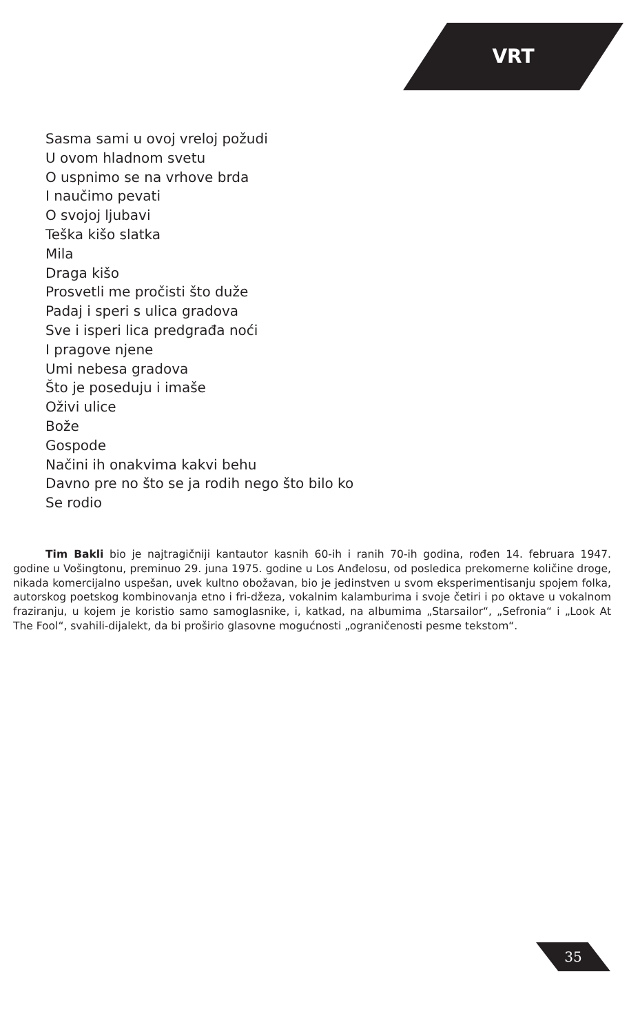VRT
Sasma sami u ovoj vreloj požudi
U ovom hladnom svetu
O uspnimo se na vrhove brda
I naučimo pevati
O svojoj ljubavi
Teška kišo slatka
Mila
Draga kišo
Prosvetli me pročisti što duže
Padaj i speri s ulica gradova
Sve i isperi lica predgrađa noći
I pragove njene
Umi nebesa gradova
Što je poseduju i imaše
Oživi ulice
Bože
Gospode
Načini ih onakvima kakvi behu
Davno pre no što se ja rodih nego što bilo ko
Se rodio
Tim Bakli bio je najtragičniji kantautor kasnih 60-ih i ranih 70-ih godina, rođen 14. februara 1947. godine u Vošingtonu, preminuo 29. juna 1975. godine u Los Anđelosu, od posledica prekomerne količine droge, nikada komercijalno uspešan, uvek kultno obožavan, bio je jedinstven u svom eksperimentisanju spojem folka, autorskog poetskog kombinovanja etno i fri-džeza, vokalnim kalamburima i svoje četiri i po oktave u vokalnom fraziranju, u kojem je koristio samo samoglasnike, i, katkad, na albumima „Starsailor“, „Sefronia“ i „Look At The Fool“, svahili-dijalekt, da bi proširio glasovne mogućnosti „ograničenosti pesme tekstom“.
35